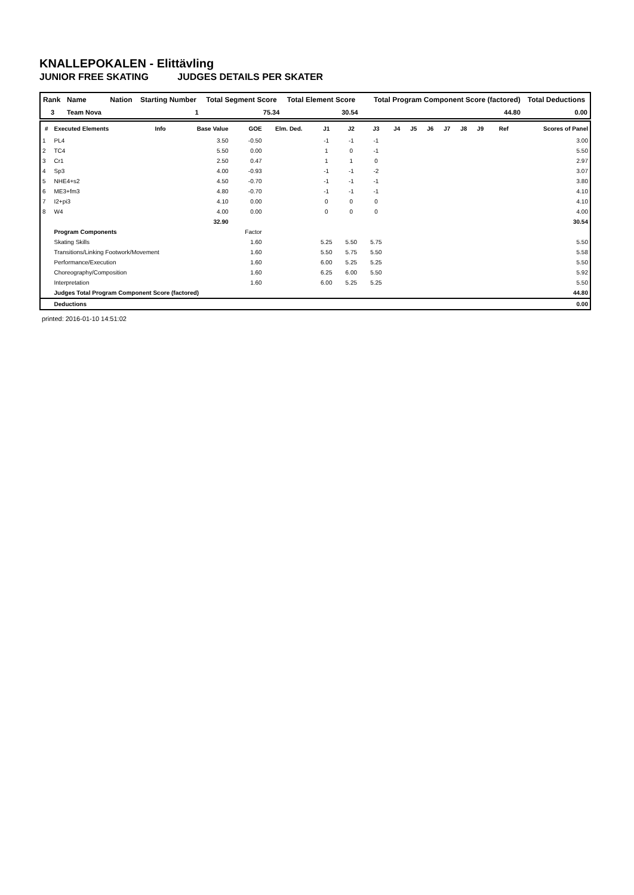KNALLEPOKALEN - Elittävling
JUNIOR FREE SKATING JUDGES DETAILS PER SKATER
| Rank | Name | Nation | Starting Number | Total Segment Score | Total Element Score | Total Program Component Score (factored) | Total Deductions |
| --- | --- | --- | --- | --- | --- | --- | --- |
| 3 | Team Nova | | 1 | 75.34 | 30.54 | 44.80 | 0.00 |
| # | Executed Elements | Info | Base Value | GOE | Elm. Ded. | J1 | J2 | J3 | J4 | J5 | J6 | J7 | J8 | J9 | Ref | Scores of Panel |
| --- | --- | --- | --- | --- | --- | --- | --- | --- | --- | --- | --- | --- | --- | --- | --- | --- |
| 1 | PL4 | | 3.50 | -0.50 | | -1 | -1 | -1 | | | | | | | | 3.00 |
| 2 | TC4 | | 5.50 | 0.00 | | 1 | 0 | -1 | | | | | | | | 5.50 |
| 3 | Cr1 | | 2.50 | 0.47 | | 1 | 1 | 0 | | | | | | | | 2.97 |
| 4 | Sp3 | | 4.00 | -0.93 | | -1 | -1 | -2 | | | | | | | | 3.07 |
| 5 | NHE4+s2 | | 4.50 | -0.70 | | -1 | -1 | -1 | | | | | | | | 3.80 |
| 6 | ME3+fm3 | | 4.80 | -0.70 | | -1 | -1 | -1 | | | | | | | | 4.10 |
| 7 | I2+pi3 | | 4.10 | 0.00 | | 0 | 0 | 0 | | | | | | | | 4.10 |
| 8 | W4 | | 4.00 | 0.00 | | 0 | 0 | 0 | | | | | | | | 4.00 |
| | | | 32.90 | | | | | | | | | | | | | 30.54 |
| | Program Components | | | Factor | | | | | | | | | | | | |
| | Skating Skills | | | 1.60 | | 5.25 | 5.50 | 5.75 | | | | | | | | 5.50 |
| | Transitions/Linking Footwork/Movement | | | 1.60 | | 5.50 | 5.75 | 5.50 | | | | | | | | 5.58 |
| | Performance/Execution | | | 1.60 | | 6.00 | 5.25 | 5.25 | | | | | | | | 5.50 |
| | Choreography/Composition | | | 1.60 | | 6.25 | 6.00 | 5.50 | | | | | | | | 5.92 |
| | Interpretation | | | 1.60 | | 6.00 | 5.25 | 5.25 | | | | | | | | 5.50 |
| | Judges Total Program Component Score (factored) | | | | | | | | | | | | | | | 44.80 |
| | Deductions | | | | | | | | | | | | | | | 0.00 |
printed: 2016-01-10 14:51:02